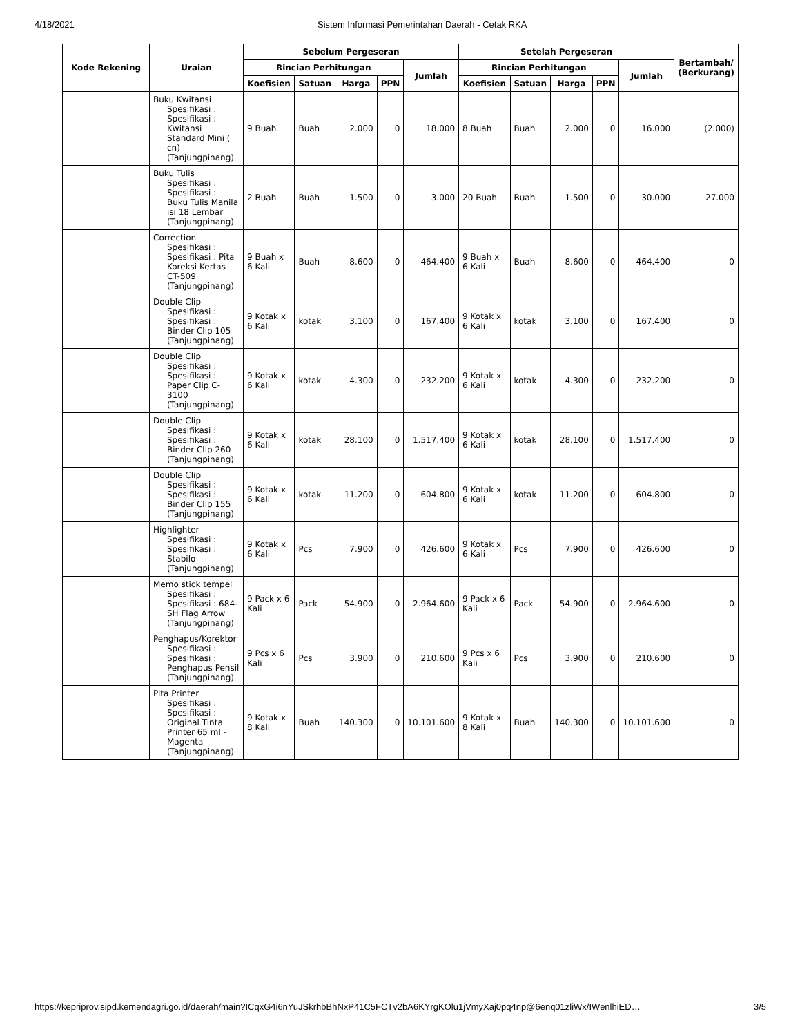4/18/2021 Sistem Informasi Pemerintahan Daerah - Cetak RKA
| Kode Rekening | Uraian | Sebelum Pergeseran | | | | | Setelah Pergeseran | | | | | Bertambah/ (Berkurang) |
| --- | --- | --- | --- | --- | --- | --- | --- | --- | --- | --- | --- | --- |
| | | Rincian Perhitungan | | | | Jumlah | Rincian Perhitungan | | | | Jumlah | |
| | | Koefisien | Satuan | Harga | PPN | | Koefisien | Satuan | Harga | PPN | | |
| | Buku Kwitansi Spesifikasi : Spesifikasi : Kwitansi Standard Mini ( cn) (Tanjungpinang) | 9 Buah | Buah | 2.000 | 0 | 18.000 | 8 Buah | Buah | 2.000 | 0 | 16.000 | (2.000) |
| | Buku Tulis Spesifikasi : Spesifikasi : Buku Tulis Manila isi 18 Lembar (Tanjungpinang) | 2 Buah | Buah | 1.500 | 0 | 3.000 | 20 Buah | Buah | 1.500 | 0 | 30.000 | 27.000 |
| | Correction Spesifikasi : Spesifikasi : Pita Koreksi Kertas CT-509 (Tanjungpinang) | 9 Buah x 6 Kali | Buah | 8.600 | 0 | 464.400 | 9 Buah x 6 Kali | Buah | 8.600 | 0 | 464.400 | 0 |
| | Double Clip Spesifikasi : Spesifikasi : Binder Clip 105 (Tanjungpinang) | 9 Kotak x 6 Kali | kotak | 3.100 | 0 | 167.400 | 9 Kotak x 6 Kali | kotak | 3.100 | 0 | 167.400 | 0 |
| | Double Clip Spesifikasi : Spesifikasi : Paper Clip C-3100 (Tanjungpinang) | 9 Kotak x 6 Kali | kotak | 4.300 | 0 | 232.200 | 9 Kotak x 6 Kali | kotak | 4.300 | 0 | 232.200 | 0 |
| | Double Clip Spesifikasi : Spesifikasi : Binder Clip 260 (Tanjungpinang) | 9 Kotak x 6 Kali | kotak | 28.100 | 0 | 1.517.400 | 9 Kotak x 6 Kali | kotak | 28.100 | 0 | 1.517.400 | 0 |
| | Double Clip Spesifikasi : Spesifikasi : Binder Clip 155 (Tanjungpinang) | 9 Kotak x 6 Kali | kotak | 11.200 | 0 | 604.800 | 9 Kotak x 6 Kali | kotak | 11.200 | 0 | 604.800 | 0 |
| | Highlighter Spesifikasi : Spesifikasi : Stabilo (Tanjungpinang) | 9 Kotak x 6 Kali | Pcs | 7.900 | 0 | 426.600 | 9 Kotak x 6 Kali | Pcs | 7.900 | 0 | 426.600 | 0 |
| | Memo stick tempel Spesifikasi : Spesifikasi : 684-SH Flag Arrow (Tanjungpinang) | 9 Pack x 6 Kali | Pack | 54.900 | 0 | 2.964.600 | 9 Pack x 6 Kali | Pack | 54.900 | 0 | 2.964.600 | 0 |
| | Penghapus/Korektor Spesifikasi : Spesifikasi : Penghapus Pensil (Tanjungpinang) | 9 Pcs x 6 Kali | Pcs | 3.900 | 0 | 210.600 | 9 Pcs x 6 Kali | Pcs | 3.900 | 0 | 210.600 | 0 |
| | Pita Printer Spesifikasi : Spesifikasi : Original Tinta Printer 65 ml - Magenta (Tanjungpinang) | 9 Kotak x 8 Kali | Buah | 140.300 | 0 | 10.101.600 | 9 Kotak x 8 Kali | Buah | 140.300 | 0 | 10.101.600 | 0 |
https://kepriprov.sipd.kemendagri.go.id/daerah/main?ICqxG4i6nYuJSkrhbBhNxP41C5FCTv2bA6KYrgKOlu1jVmyXaj0pq4np@6enq01zliWx/IWenlhiED… 3/5